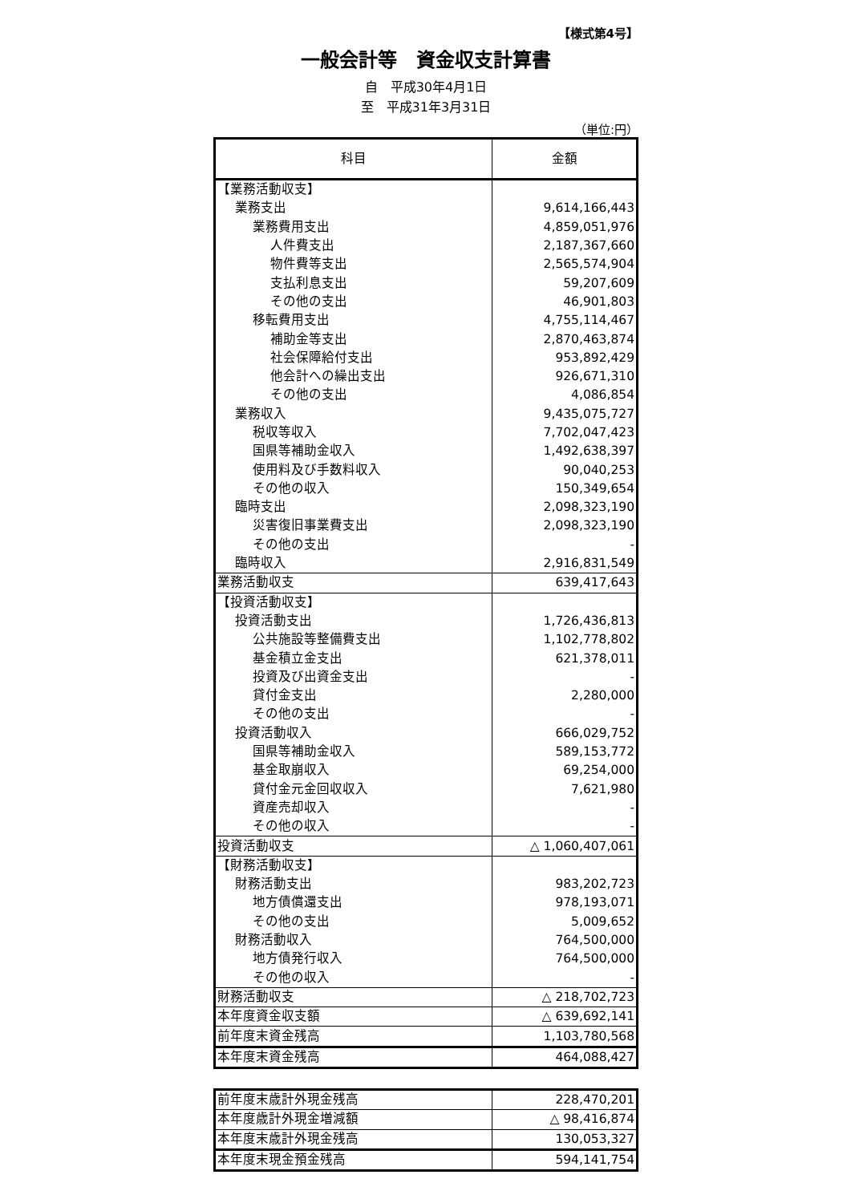【様式第4号】
一般会計等　資金収支計算書
自　平成30年4月1日
至　平成31年3月31日
（単位:円）
| 科目 | 金額 |
| --- | --- |
| 【業務活動収支】 | |
| 業務支出 | 9,614,166,443 |
| 業務費用支出 | 4,859,051,976 |
| 人件費支出 | 2,187,367,660 |
| 物件費等支出 | 2,565,574,904 |
| 支払利息支出 | 59,207,609 |
| その他の支出 | 46,901,803 |
| 移転費用支出 | 4,755,114,467 |
| 補助金等支出 | 2,870,463,874 |
| 社会保障給付支出 | 953,892,429 |
| 他会計への繰出支出 | 926,671,310 |
| その他の支出 | 4,086,854 |
| 業務収入 | 9,435,075,727 |
| 税収等収入 | 7,702,047,423 |
| 国県等補助金収入 | 1,492,638,397 |
| 使用料及び手数料収入 | 90,040,253 |
| その他の収入 | 150,349,654 |
| 臨時支出 | 2,098,323,190 |
| 災害復旧事業費支出 | 2,098,323,190 |
| その他の支出 | - |
| 臨時収入 | 2,916,831,549 |
| 業務活動収支 | 639,417,643 |
| 【投資活動収支】 | |
| 投資活動支出 | 1,726,436,813 |
| 公共施設等整備費支出 | 1,102,778,802 |
| 基金積立金支出 | 621,378,011 |
| 投資及び出資金支出 | - |
| 貸付金支出 | 2,280,000 |
| その他の支出 | - |
| 投資活動収入 | 666,029,752 |
| 国県等補助金収入 | 589,153,772 |
| 基金取崩収入 | 69,254,000 |
| 貸付金元金回収収入 | 7,621,980 |
| 資産売却収入 | - |
| その他の収入 | - |
| 投資活動収支 | △ 1,060,407,061 |
| 【財務活動収支】 | |
| 財務活動支出 | 983,202,723 |
| 地方債償還支出 | 978,193,071 |
| その他の支出 | 5,009,652 |
| 財務活動収入 | 764,500,000 |
| 地方債発行収入 | 764,500,000 |
| その他の収入 | - |
| 財務活動収支 | △ 218,702,723 |
| 本年度資金収支額 | △ 639,692,141 |
| 前年度末資金残高 | 1,103,780,568 |
| 本年度末資金残高 | 464,088,427 |
| 前年度末歳計外現金残高 | 228,470,201 |
| 本年度歳計外現金増減額 | △ 98,416,874 |
| 本年度末歳計外現金残高 | 130,053,327 |
| 本年度末現金預金残高 | 594,141,754 |